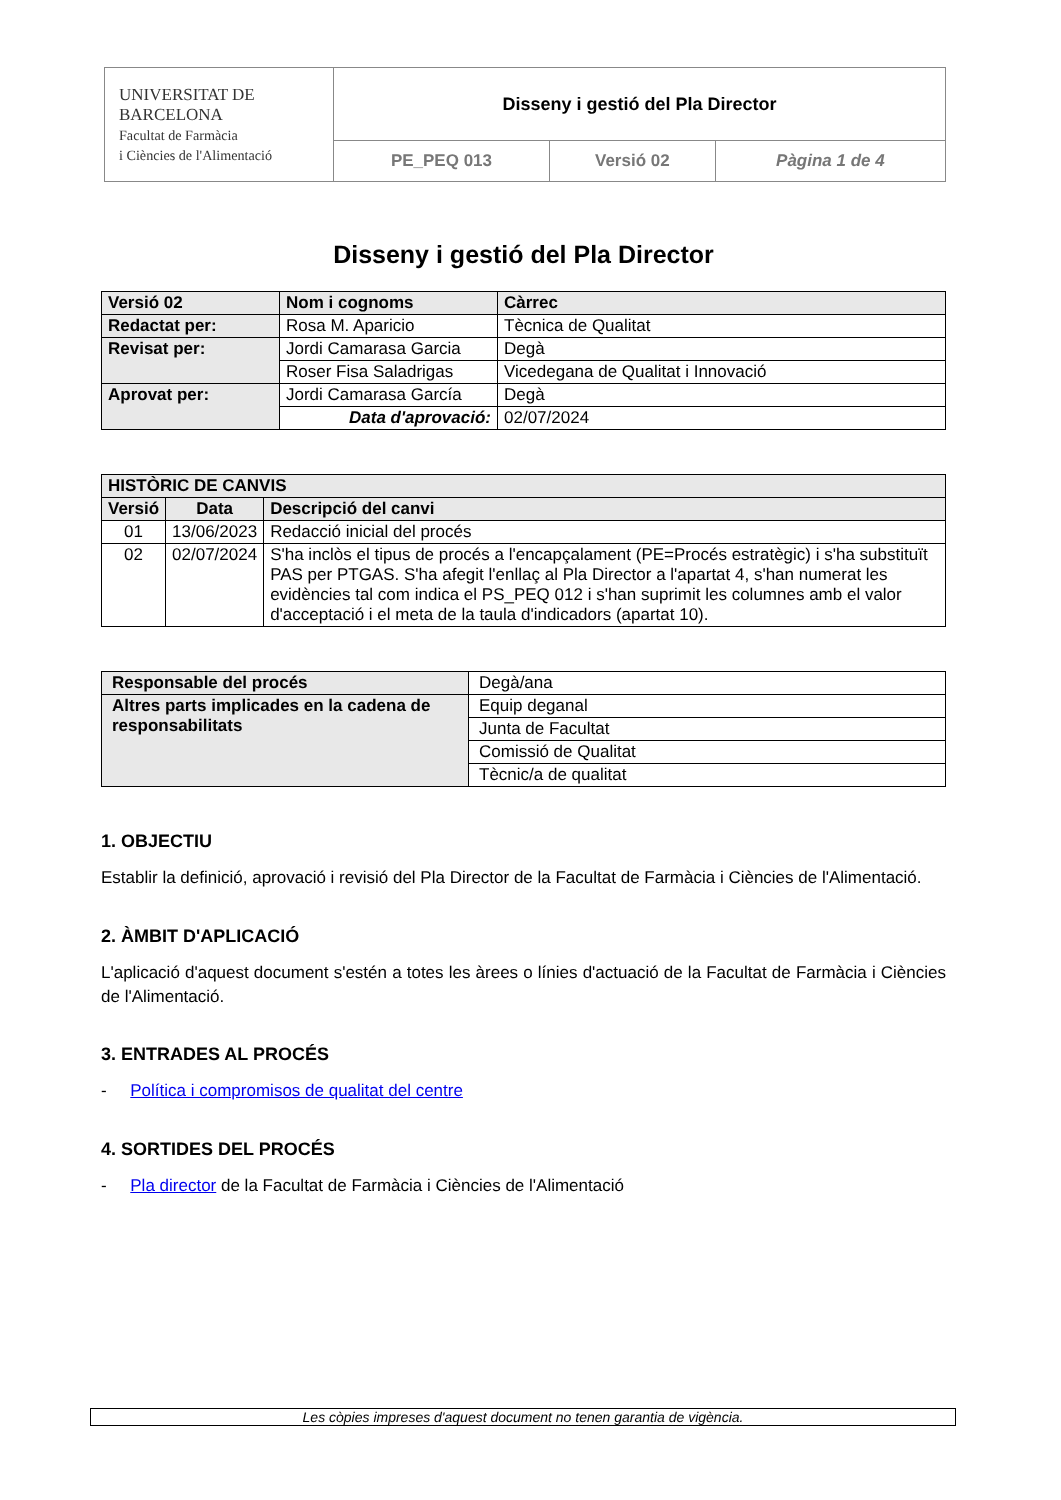| UNIVERSITAT DE BARCELONA Facultat de Farmàcia i Ciències de l'Alimentació | Disseny i gestió del Pla Director | | |
| | PE_PEQ 013 | Versió 02 | Pàgina 1 de 4 |
Disseny i gestió del Pla Director
| Versió 02 | Nom i cognoms | Càrrec |
| Redactat per: | Rosa M. Aparicio | Tècnica de Qualitat |
| Revisat per: | Jordi Camarasa Garcia | Degà |
| | Roser Fisa Saladrigas | Vicedegana de Qualitat i Innovació |
| Aprovat per: | Jordi Camarasa García | Degà |
| | Data d'aprovació: | 02/07/2024 |
| HISTÒRIC DE CANVIS | | |
| Versió | Data | Descripció del canvi |
| 01 | 13/06/2023 | Redacció inicial del procés |
| 02 | 02/07/2024 | S'ha inclòs el tipus de procés a l'encapçalament (PE=Procés estratègic) i s'ha substituït PAS per PTGAS. S'ha afegit l'enllaç al Pla Director a l'apartat 4, s'han numerat les evidències tal com indica el PS_PEQ 012 i s'han suprimit les columnes amb el valor d'acceptació i el meta de la taula d'indicadors (apartat 10). |
| Responsable del procés | Degà/ana |
| Altres parts implicades en la cadena de responsabilitats | Equip deganal |
| | Junta de Facultat |
| | Comissió de Qualitat |
| | Tècnic/a de qualitat |
1. OBJECTIU
Establir la definició, aprovació i revisió del Pla Director de la Facultat de Farmàcia i Ciències de l'Alimentació.
2. ÀMBIT D'APLICACIÓ
L'aplicació d'aquest document s'estén a totes les àrees o línies d'actuació de la Facultat de Farmàcia i Ciències de l'Alimentació.
3. ENTRADES AL PROCÉS
- Política i compromisos de qualitat del centre
4. SORTIDES DEL PROCÉS
- Pla director de la Facultat de Farmàcia i Ciències de l'Alimentació
Les còpies impreses d'aquest document no tenen garantia de vigència.